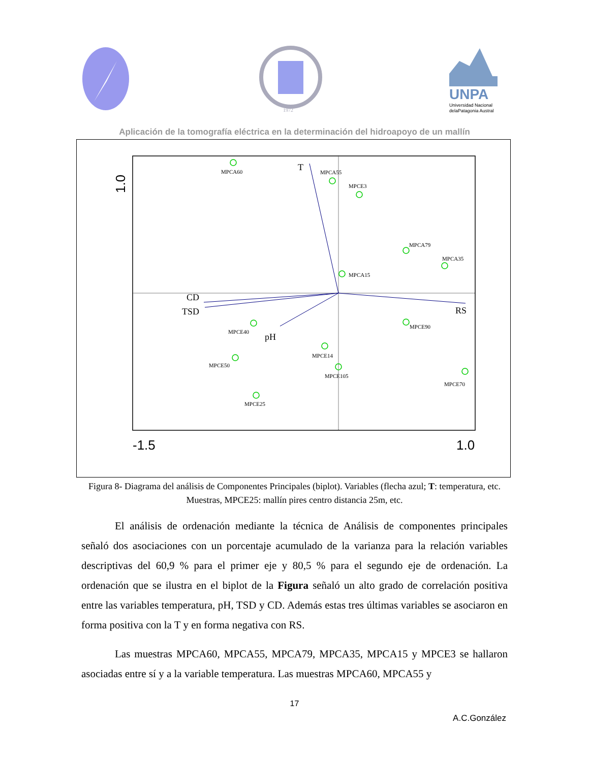1972
UNPA
Universidad Nacional
delaPatagonia Austral
Aplicación de la tomografía eléctrica en la determinación del hidroapoyo de un mallín
MPCA60
MPCA55
MPCE3
MPCA79
MPCA35
MPCA15
MPCE90
MPCE40
MPCE14
MPCE50
MPCE105
MPCE70
MPCE25
T
CD
TSD
pH
RS
-1.5
1.0
1.0
Figura 8- Diagrama del análisis de Componentes Principales (biplot). Variables (flecha azul; T: temperatura, etc. Muestras, MPCE25: mallín pires centro distancia 25m, etc.
El análisis de ordenación mediante la técnica de Análisis de componentes principales señaló dos asociaciones con un porcentaje acumulado de la varianza para la relación variables descriptivas del 60,9 % para el primer eje y 80,5 % para el segundo eje de ordenación. La ordenación que se ilustra en el biplot de la Figura señaló un alto grado de correlación positiva entre las variables temperatura, pH, TSD y CD. Además estas tres últimas variables se asociaron en forma positiva con la T y en forma negativa con RS.
Las muestras MPCA60, MPCA55, MPCA79, MPCA35, MPCA15 y MPCE3 se hallaron asociadas entre sí y a la variable temperatura. Las muestras MPCA60, MPCA55 y
17
A.C.González